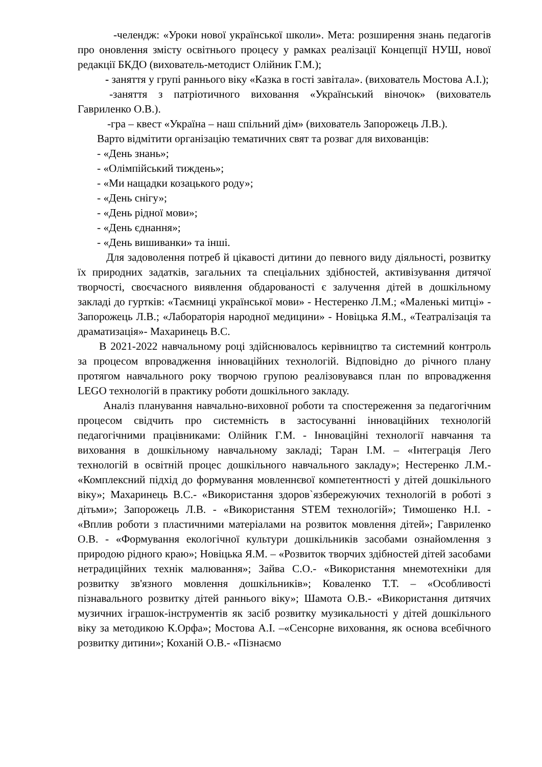-челендж: «Уроки нової української школи». Мета: розширення знань педагогів про оновлення змісту освітнього процесу у рамках реалізації Концепції НУШ, нової редакції БКДО (вихователь-методист Олійник Г.М.);
- заняття у групі раннього віку «Казка в гості завітала». (вихователь Мостова А.І.);
-заняття з патріотичного виховання «Український віночок» (вихователь Гавриленко О.В.).
-гра – квест «Україна – наш спільний дім» (вихователь Запорожець Л.В.).
Варто відмітити організацію тематичних свят та розваг для вихованців:
- «День знань»;
- «Олімпійський тиждень»;
- «Ми нащадки козацького роду»;
- «День снігу»;
- «День рідної мови»;
- «День єднання»;
- «День вишиванки» та інші.
Для задоволення потреб й цікавості дитини до певного виду діяльності, розвитку їх природних задатків, загальних та спеціальних здібностей, активізування дитячої творчості, своєчасного виявлення обдарованості є залучення дітей в дошкільному закладі до гуртків: «Таємниці української мови» - Нестеренко Л.М.; «Маленькі митці» - Запорожець Л.В.; «Лабораторія народної медицини» - Новіцька Я.М., «Театралізація та драматизація»- Махаринець В.С.
В 2021-2022 навчальному році здійснювалось керівництво та системний контроль за процесом впровадження інноваційних технологій. Відповідно до річного плану протягом навчального року творчою групою реалізовувався план по впровадження LEGO технологій в практику роботи дошкільного закладу.
Аналіз планування навчально-виховної роботи та спостереження за педагогічним процесом свідчить про системність в застосуванні інноваційних технологій педагогічними працівниками: Олійник Г.М. - Інноваційні технології навчання та виховання в дошкільному навчальному закладі; Таран І.М. – «Інтеграція Лего технологій в освітній процес дошкільного навчального закладу»; Нестеренко Л.М.- «Комплексний підхід до формування мовленнєвої компетентності у дітей дошкільного віку»; Махаринець В.С.- «Використання здоров`язбережуючих технологій в роботі з дітьми»; Запорожець Л.В. - «Використання STEM технологій»; Тимошенко Н.І. - «Вплив роботи з пластичними матеріалами на розвиток мовлення дітей»; Гавриленко О.В. - «Формування екологічної культури дошкільників засобами ознайомлення з природою рідного краю»; Новіцька Я.М. – «Розвиток творчих здібностей дітей засобами нетрадиційних технік малювання»; Зайва С.О.- «Використання мнемотехніки для розвитку зв'язного мовлення дошкільників»; Коваленко Т.Т. – «Особливості пізнавального розвитку дітей раннього віку»; Шамота О.В.- «Використання дитячих музичних іграшок-інструментів як засіб розвитку музикальності у дітей дошкільного віку за методикою К.Орфа»; Мостова А.І. –«Сенсорне виховання, як основа всебічного розвитку дитини»; Коханій О.В.- «Пізнаємо